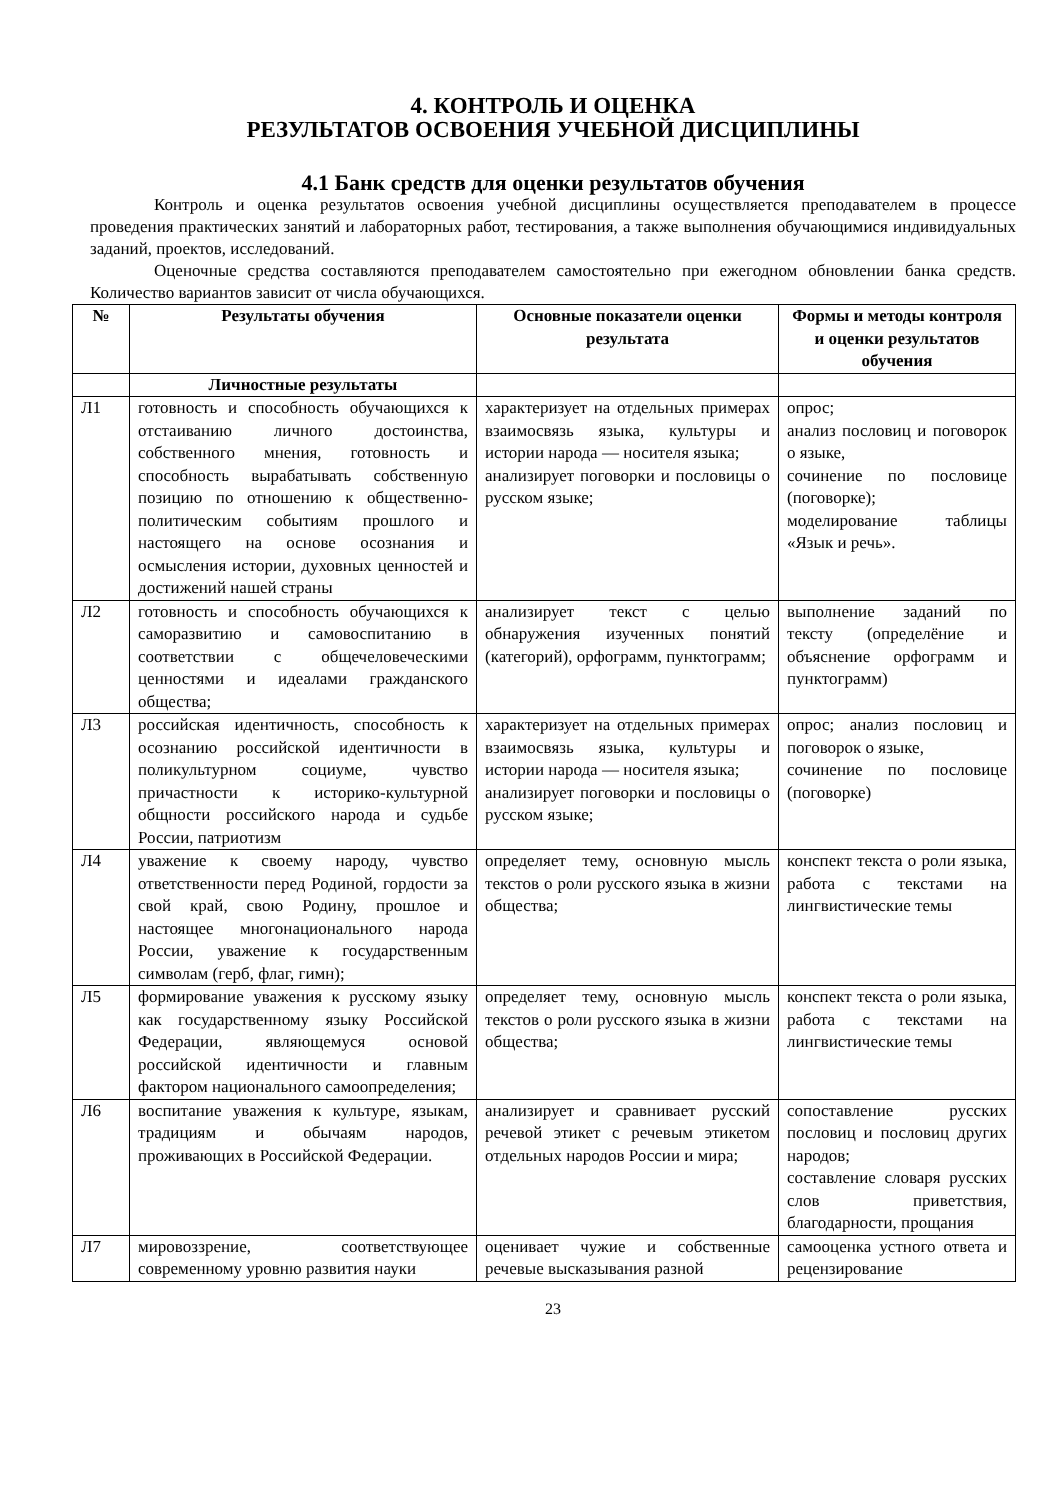4. КОНТРОЛЬ И ОЦЕНКА
РЕЗУЛЬТАТОВ ОСВОЕНИЯ УЧЕБНОЙ ДИСЦИПЛИНЫ
4.1 Банк средств для оценки результатов обучения
Контроль и оценка результатов освоения учебной дисциплины осуществляется преподавателем в процессе проведения практических занятий и лабораторных работ, тестирования, а также выполнения обучающимися индивидуальных заданий, проектов, исследований.
Оценочные средства составляются преподавателем самостоятельно при ежегодном обновлении банка средств. Количество вариантов зависит от числа обучающихся.
| № | Результаты обучения | Основные показатели оценки результата | Формы и методы контроля и оценки результатов обучения |
| --- | --- | --- | --- |
| | Личностные результаты | | |
| Л1 | готовность и способность обучающихся к отстаиванию личного достоинства, собственного мнения, готовность и способность вырабатывать собственную позицию по отношению к общественно-политическим событиям прошлого и настоящего на основе осознания и осмысления истории, духовных ценностей и достижений нашей страны | характеризует на отдельных примерах взаимосвязь языка, культуры и истории народа — носителя языка; анализирует поговорки и пословицы о русском языке; | опрос; анализ пословиц и поговорок о языке, сочинение по пословице (поговорке); моделирование таблицы «Язык и речь». |
| Л2 | готовность и способность обучающихся к саморазвитию и самовоспитанию в соответствии с общечеловеческими ценностями и идеалами гражданского общества; | анализирует текст с целью обнаружения изученных понятий (категорий), орфограмм, пунктограмм; | выполнение заданий по тексту (определёние и объяснение орфограмм и пунктограмм) |
| Л3 | российская идентичность, способность к осознанию российской идентичности в поликультурном социуме, чувство причастности к историко-культурной общности российского народа и судьбе России, патриотизм | характеризует на отдельных примерах взаимосвязь языка, культуры и истории народа — носителя языка; анализирует поговорки и пословицы о русском языке; | опрос; анализ пословиц и поговорок о языке, сочинение по пословице (поговорке) |
| Л4 | уважение к своему народу, чувство ответственности перед Родиной, гордости за свой край, свою Родину, прошлое и настоящее многонационального народа России, уважение к государственным символам (герб, флаг, гимн); | определяет тему, основную мысль текстов о роли русского языка в жизни общества; | конспект текста о роли языка, работа с текстами на лингвистические темы |
| Л5 | формирование уважения к русскому языку как государственному языку Российской Федерации, являющемуся основой российской идентичности и главным фактором национального самоопределения; | определяет тему, основную мысль текстов о роли русского языка в жизни общества; | конспект текста о роли языка, работа с текстами на лингвистические темы |
| Л6 | воспитание уважения к культуре, языкам, традициям и обычаям народов, проживающих в Российской Федерации. | анализирует и сравнивает русский речевой этикет с речевым этикетом отдельных народов России и мира; | сопоставление русских пословиц и пословиц других народов; составление словаря русских слов приветствия, благодарности, прощания |
| Л7 | мировоззрение, соответствующее современному уровню развития науки | оценивает чужие и собственные речевые высказывания разной | самооценка устного ответа и рецензирование |
23